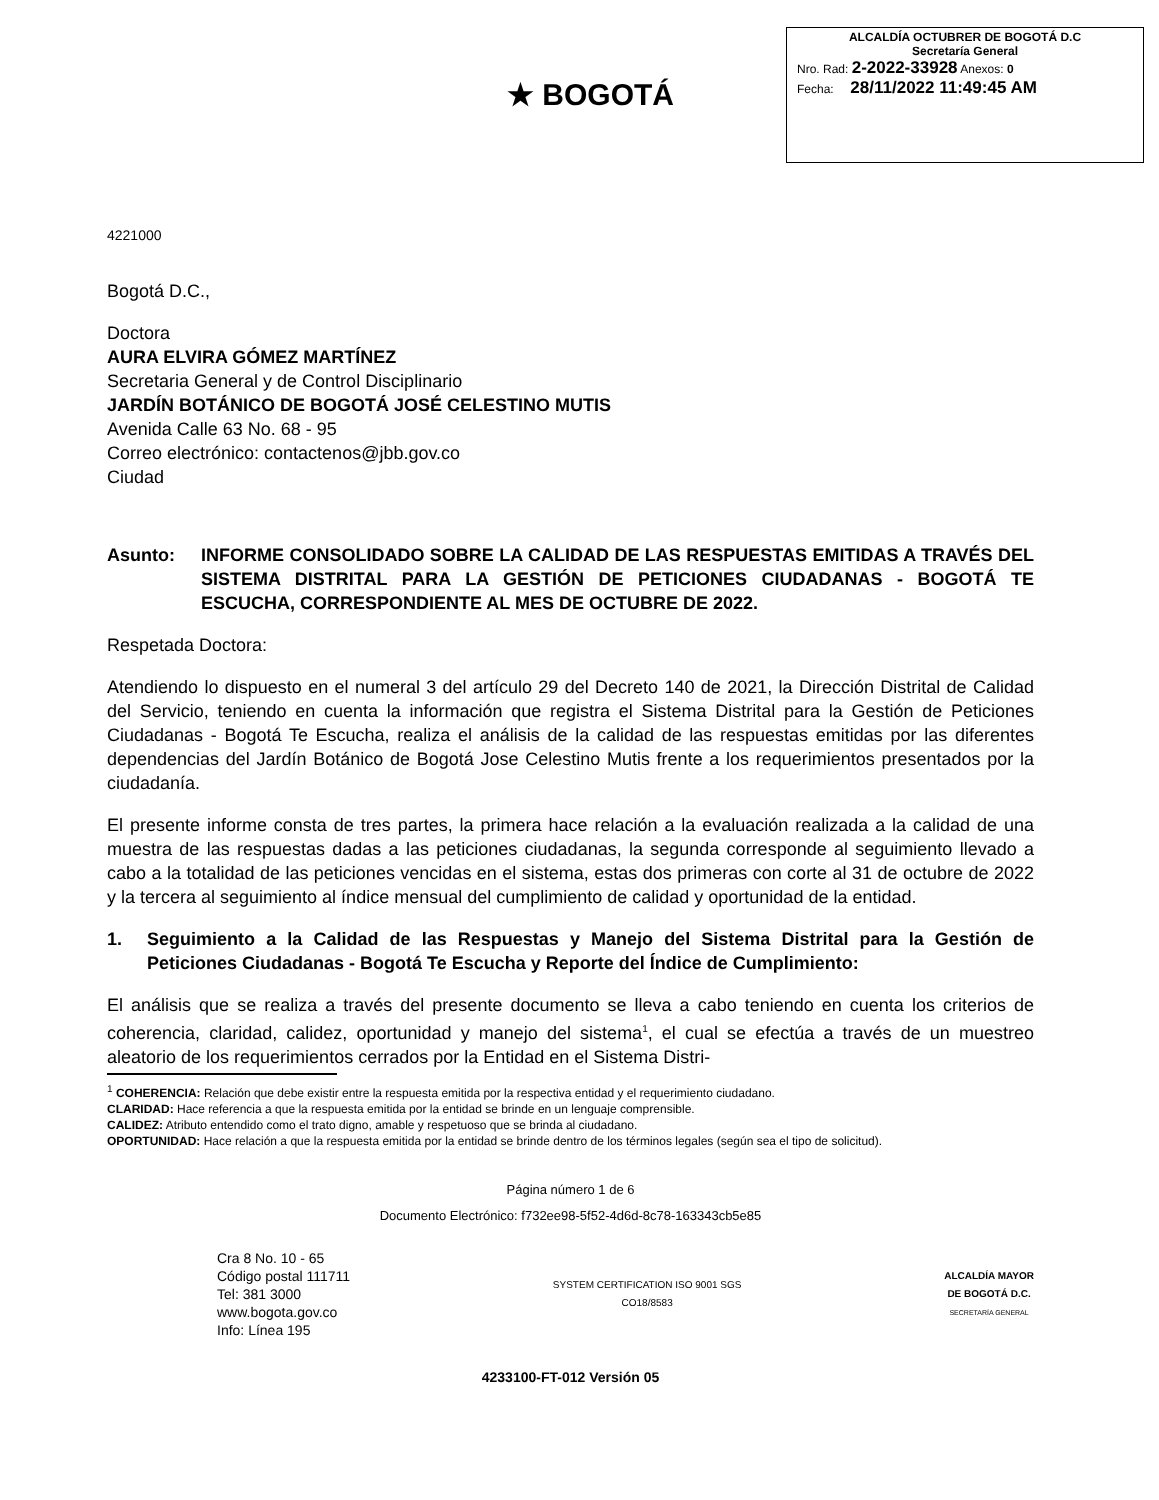★ BOGOTÁ
ALCALDÍA OCTUBRER DE BOGOTÁ D.C
Secretaría General
Nro. Rad: 2-2022-33928 Anexos: 0
Fecha: 28/11/2022 11:49:45 AM
4221000
Bogotá D.C.,
Doctora
AURA ELVIRA GÓMEZ MARTÍNEZ
Secretaria General y de Control Disciplinario
JARDÍN BOTÁNICO DE BOGOTÁ JOSÉ CELESTINO MUTIS
Avenida Calle 63 No. 68 - 95
Correo electrónico: contactenos@jbb.gov.co
Ciudad
Asunto: INFORME CONSOLIDADO SOBRE LA CALIDAD DE LAS RESPUESTAS EMITIDAS A TRAVÉS DEL SISTEMA DISTRITAL PARA LA GESTIÓN DE PETICIONES CIUDADANAS - BOGOTÁ TE ESCUCHA, CORRESPONDIENTE AL MES DE OCTUBRE DE 2022.
Respetada Doctora:
Atendiendo lo dispuesto en el numeral 3 del artículo 29 del Decreto 140 de 2021, la Dirección Distrital de Calidad del Servicio, teniendo en cuenta la información que registra el Sistema Distrital para la Gestión de Peticiones Ciudadanas - Bogotá Te Escucha, realiza el análisis de la calidad de las respuestas emitidas por las diferentes dependencias del Jardín Botánico de Bogotá Jose Celestino Mutis frente a los requerimientos presentados por la ciudadanía.
El presente informe consta de tres partes, la primera hace relación a la evaluación realizada a la calidad de una muestra de las respuestas dadas a las peticiones ciudadanas, la segunda corresponde al seguimiento llevado a cabo a la totalidad de las peticiones vencidas en el sistema, estas dos primeras con corte al 31 de octubre de 2022 y la tercera al seguimiento al índice mensual del cumplimiento de calidad y oportunidad de la entidad.
1. Seguimiento a la Calidad de las Respuestas y Manejo del Sistema Distrital para la Gestión de Peticiones Ciudadanas - Bogotá Te Escucha y Reporte del Índice de Cumplimiento:
El análisis que se realiza a través del presente documento se lleva a cabo teniendo en cuenta los criterios de coherencia, claridad, calidez, oportunidad y manejo del sistema<sup>1</sup>, el cual se efectúa a través de un muestreo aleatorio de los requerimientos cerrados por la Entidad en el Sistema Distri-
<sup>1</sup> COHERENCIA: Relación que debe existir entre la respuesta emitida por la respectiva entidad y el requerimiento ciudadano.
CLARIDAD: Hace referencia a que la respuesta emitida por la entidad se brinde en un lenguaje comprensible.
CALIDEZ: Atributo entendido como el trato digno, amable y respetuoso que se brinda al ciudadano.
OPORTUNIDAD: Hace relación a que la respuesta emitida por la entidad se brinde dentro de los términos legales (según sea el tipo de solicitud).
Página número 1 de 6
Documento Electrónico: f732ee98-5f52-4d6d-8c78-163343cb5e85
Cra 8 No. 10 - 65
Código postal 111711
Tel: 381 3000
www.bogota.gov.co
Info: Línea 195
SYSTEM CERTIFICATION ISO 9001 SGS
CO18/8583
ALCALDÍA MAYOR
DE BOGOTÁ D.C.
SECRETARÍA GENERAL
4233100-FT-012 Versión 05